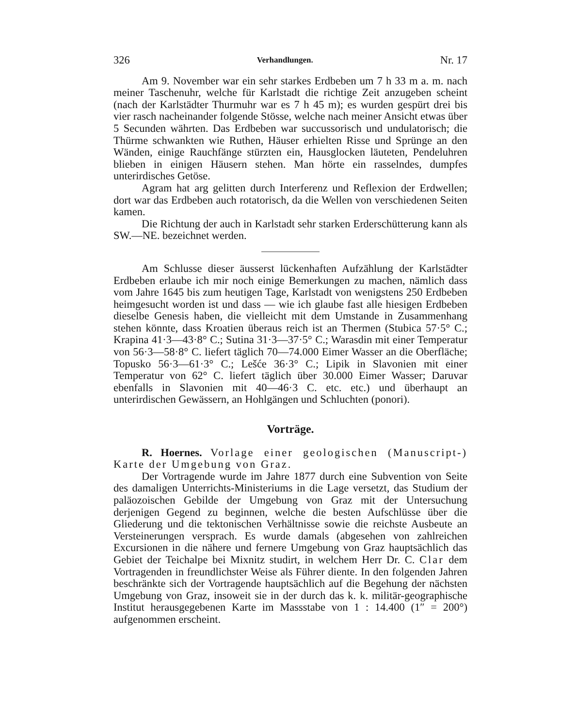326 Verhandlungen. Nr. 17
Am 9. November war ein sehr starkes Erdbeben um 7 h 33 m a. m. nach meiner Taschenuhr, welche für Karlstadt die richtige Zeit anzugeben scheint (nach der Karlstädter Thurmuhr war es 7 h 45 m); es wurden gespürt drei bis vier rasch nacheinander folgende Stösse, welche nach meiner Ansicht etwas über 5 Secunden währten. Das Erdbeben war succussorisch und undulatorisch; die Thürme schwankten wie Ruthen, Häuser erhielten Risse und Sprünge an den Wänden, einige Rauchfänge stürzten ein, Hausglocken läuteten, Pendeluhren blieben in einigen Häusern stehen. Man hörte ein rasselndes, dumpfes unterirdisches Getöse.
Agram hat arg gelitten durch Interferenz und Reflexion der Erdwellen; dort war das Erdbeben auch rotatorisch, da die Wellen von verschiedenen Seiten kamen.
Die Richtung der auch in Karlstadt sehr starken Erderschütterung kann als SW.—NE. bezeichnet werden.
Am Schlusse dieser äusserst lückenhaften Aufzählung der Karlstädter Erdbeben erlaube ich mir noch einige Bemerkungen zu machen, nämlich dass vom Jahre 1645 bis zum heutigen Tage, Karlstadt von wenigstens 250 Erdbeben heimgesucht worden ist und dass — wie ich glaube fast alle hiesigen Erdbeben dieselbe Genesis haben, die vielleicht mit dem Umstande in Zusammenhang stehen könnte, dass Kroatien überaus reich ist an Thermen (Stubica 57·5° C.; Krapina 41·3—43·8° C.; Sutina 31·3—37·5° C.; Warasdin mit einer Temperatur von 56·3—58·8° C. liefert täglich 70—74.000 Eimer Wasser an die Oberfläche; Topusko 56·3—61·3° C.; Lešće 36·3° C.; Lipik in Slavonien mit einer Temperatur von 62° C. liefert täglich über 30.000 Eimer Wasser; Daruvar ebenfalls in Slavonien mit 40—46·3 C. etc. etc.) und überhaupt an unterirdischen Gewässern, an Hohlgängen und Schluchten (ponori).
Vorträge.
R. Hoernes. Vorlage einer geologischen (Manuscript-) Karte der Umgebung von Graz.
Der Vortragende wurde im Jahre 1877 durch eine Subvention von Seite des damaligen Unterrichts-Ministeriums in die Lage versetzt, das Studium der paläozoischen Gebilde der Umgebung von Graz mit der Untersuchung derjenigen Gegend zu beginnen, welche die besten Aufschlüsse über die Gliederung und die tektonischen Verhältnisse sowie die reichste Ausbeute an Versteinerungen versprach. Es wurde damals (abgesehen von zahlreichen Excursionen in die nähere und fernere Umgebung von Graz hauptsächlich das Gebiet der Teichalpe bei Mixnitz studirt, in welchem Herr Dr. C. Clar dem Vortragenden in freundlichster Weise als Führer diente. In den folgenden Jahren beschränkte sich der Vortragende hauptsächlich auf die Begehung der nächsten Umgebung von Graz, insoweit sie in der durch das k. k. militär-geographische Institut herausgegebenen Karte im Massstabe von 1 : 14.400 (1″ = 200°) aufgenommen erscheint.